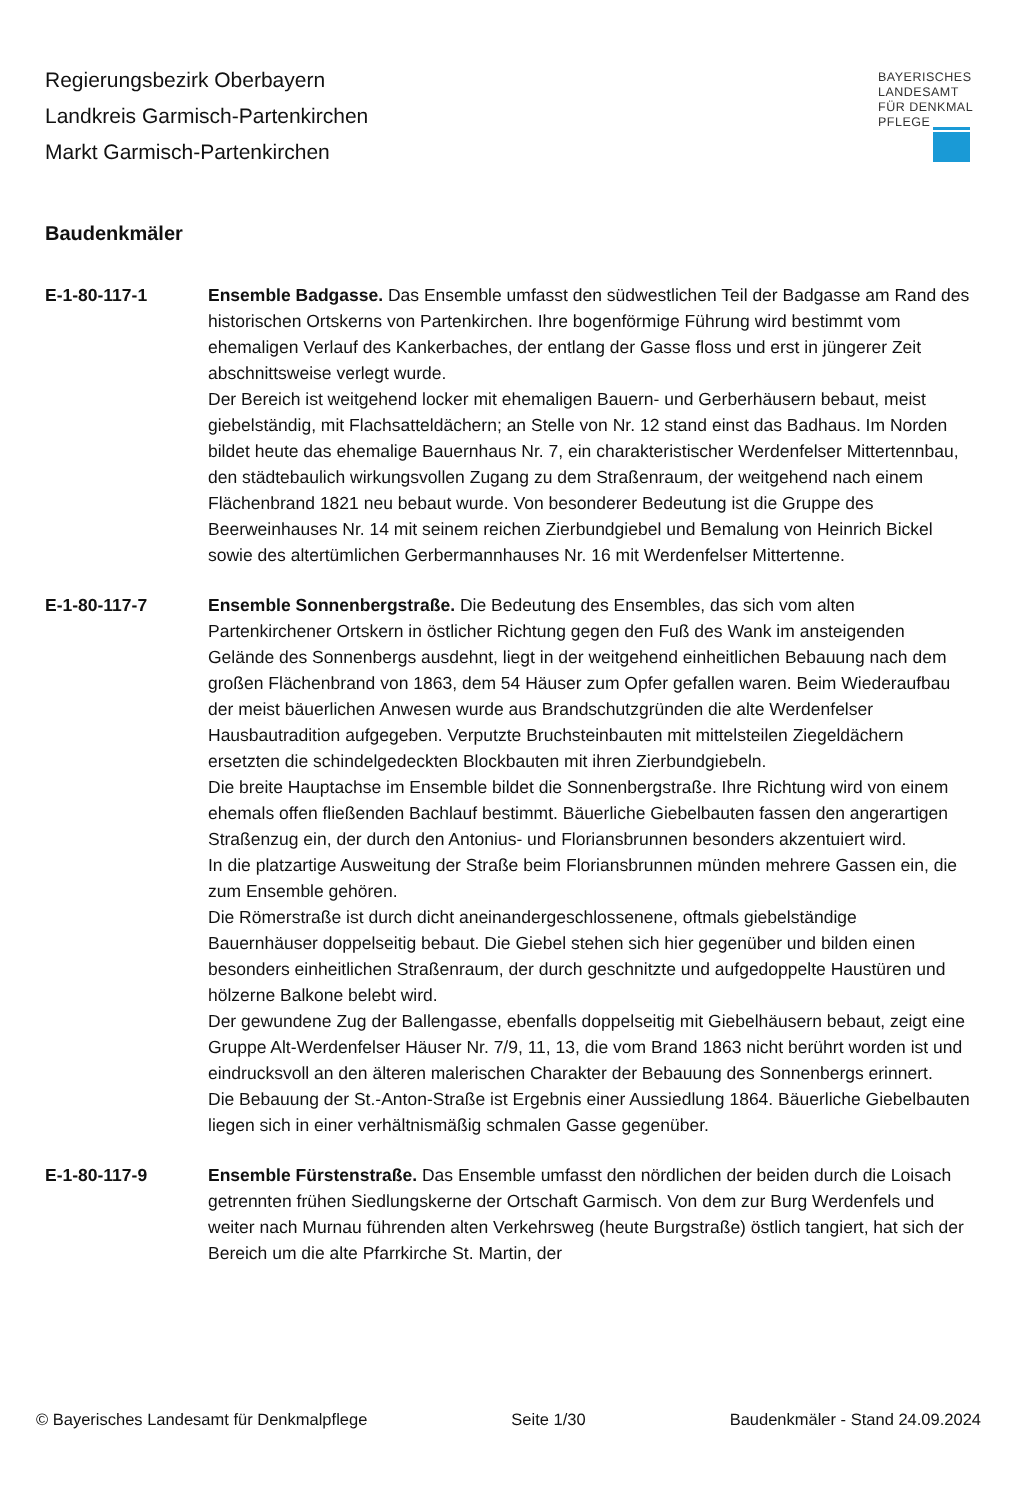Regierungsbezirk Oberbayern
Landkreis Garmisch-Partenkirchen
Markt Garmisch-Partenkirchen
BAYERISCHES
LANDESAMT
FÜR DENKMAL
PFLEGE
Baudenkmäler
E-1-80-117-1 Ensemble Badgasse. Das Ensemble umfasst den südwestlichen Teil der Badgasse am Rand des historischen Ortskerns von Partenkirchen. Ihre bogenförmige Führung wird bestimmt vom ehemaligen Verlauf des Kankerbaches, der entlang der Gasse floss und erst in jüngerer Zeit abschnittsweise verlegt wurde.
Der Bereich ist weitgehend locker mit ehemaligen Bauern- und Gerberhäusern bebaut, meist giebelständig, mit Flachsatteldächern; an Stelle von Nr. 12 stand einst das Badhaus. Im Norden bildet heute das ehemalige Bauernhaus Nr. 7, ein charakteristischer Werdenfelser Mittertennbau, den städtebaulich wirkungsvollen Zugang zu dem Straßenraum, der weitgehend nach einem Flächenbrand 1821 neu bebaut wurde. Von besonderer Bedeutung ist die Gruppe des Beerweinhauses Nr. 14 mit seinem reichen Zierbundgiebel und Bemalung von Heinrich Bickel sowie des altertümlichen Gerbermannhauses Nr. 16 mit Werdenfelser Mittertenne.
E-1-80-117-7 Ensemble Sonnenbergstraße. Die Bedeutung des Ensembles, das sich vom alten Partenkirchener Ortskern in östlicher Richtung gegen den Fuß des Wank im ansteigenden Gelände des Sonnenbergs ausdehnt, liegt in der weitgehend einheitlichen Bebauung nach dem großen Flächenbrand von 1863, dem 54 Häuser zum Opfer gefallen waren. Beim Wiederaufbau der meist bäuerlichen Anwesen wurde aus Brandschutzgründen die alte Werdenfelser Hausbautradition aufgegeben. Verputzte Bruchsteinbauten mit mittelsteilen Ziegeldächern ersetzten die schindelgedeckten Blockbauten mit ihren Zierbundgiebeln.
Die breite Hauptachse im Ensemble bildet die Sonnenbergstraße. Ihre Richtung wird von einem ehemals offen fließenden Bachlauf bestimmt. Bäuerliche Giebelbauten fassen den angerartigen Straßenzug ein, der durch den Antonius- und Floriansbrunnen besonders akzentuiert wird.
In die platzartige Ausweitung der Straße beim Floriansbrunnen münden mehrere Gassen ein, die zum Ensemble gehören.
Die Römerstraße ist durch dicht aneinandergeschlossenene, oftmals giebelständige Bauernhäuser doppelseitig bebaut. Die Giebel stehen sich hier gegenüber und bilden einen besonders einheitlichen Straßenraum, der durch geschnitzte und aufgedoppelte Haustüren und hölzerne Balkone belebt wird.
Der gewundene Zug der Ballengasse, ebenfalls doppelseitig mit Giebelhäusern bebaut, zeigt eine Gruppe Alt-Werdenfelser Häuser Nr. 7/9, 11, 13, die vom Brand 1863 nicht berührt worden ist und eindrucksvoll an den älteren malerischen Charakter der Bebauung des Sonnenbergs erinnert.
Die Bebauung der St.-Anton-Straße ist Ergebnis einer Aussiedlung 1864. Bäuerliche Giebelbauten liegen sich in einer verhältnismäßig schmalen Gasse gegenüber.
E-1-80-117-9 Ensemble Fürstenstraße. Das Ensemble umfasst den nördlichen der beiden durch die Loisach getrennten frühen Siedlungskerne der Ortschaft Garmisch. Von dem zur Burg Werdenfels und weiter nach Murnau führenden alten Verkehrsweg (heute Burgstraße) östlich tangiert, hat sich der Bereich um die alte Pfarrkirche St. Martin, der
© Bayerisches Landesamt für Denkmalpflege Seite 1/30 Baudenkmäler - Stand 24.09.2024